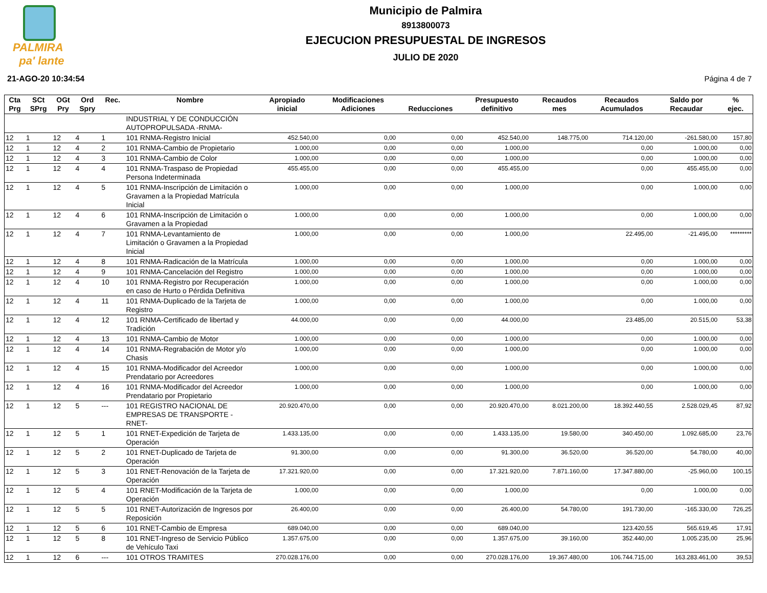PALMIRA
pa' lante
Municipio de Palmira
8913800073
EJECUCION PRESUPUESTAL DE INGRESOS
JULIO DE 2020
21-AGO-20 10:34:54 Página 4 de 7
| Cta Prg | SCt SPrg | OGt Pry | Ord Spry | Rec. | Nombre | Apropiado inicial | Modificaciones Adiciones | Reducciones | Presupuesto definitivo | Recaudos mes | Recaudos Acumulados | Saldo por Recaudar | % ejec. |
| --- | --- | --- | --- | --- | --- | --- | --- | --- | --- | --- | --- | --- | --- |
| | | | | | INDUSTRIAL Y DE CONDUCCIÓN AUTOPROPULSADA -RNMA- | | | | | | | | |
| 12 | 1 | 12 | 4 | 1 | 101 RNMA-Registro Inicial | 452.540,00 | 0,00 | 0,00 | 452.540,00 | 148.775,00 | 714.120,00 | -261.580,00 | 157,80 |
| 12 | 1 | 12 | 4 | 2 | 101 RNMA-Cambio de Propietario | 1.000,00 | 0,00 | 0,00 | 1.000,00 | | 0,00 | 1.000,00 | 0,00 |
| 12 | 1 | 12 | 4 | 3 | 101 RNMA-Cambio de Color | 1.000,00 | 0,00 | 0,00 | 1.000,00 | | 0,00 | 1.000,00 | 0,00 |
| 12 | 1 | 12 | 4 | 4 | 101 RNMA-Traspaso de Propiedad Persona Indeterminada | 455.455,00 | 0,00 | 0,00 | 455.455,00 | | 0,00 | 455.455,00 | 0,00 |
| 12 | 1 | 12 | 4 | 5 | 101 RNMA-Inscripción de Limitación o Gravamen a la Propiedad Matrícula Inicial | 1.000,00 | 0,00 | 0,00 | 1.000,00 | | 0,00 | 1.000,00 | 0,00 |
| 12 | 1 | 12 | 4 | 6 | 101 RNMA-Inscripción de Limitación o Gravamen a la Propiedad | 1.000,00 | 0,00 | 0,00 | 1.000,00 | | 0,00 | 1.000,00 | 0,00 |
| 12 | 1 | 12 | 4 | 7 | 101 RNMA-Levantamiento de Limitación o Gravamen a la Propiedad Inicial | 1.000,00 | 0,00 | 0,00 | 1.000,00 | | 22.495,00 | -21.495,00 | ********* |
| 12 | 1 | 12 | 4 | 8 | 101 RNMA-Radicación de la Matrícula | 1.000,00 | 0,00 | 0,00 | 1.000,00 | | 0,00 | 1.000,00 | 0,00 |
| 12 | 1 | 12 | 4 | 9 | 101 RNMA-Cancelación del Registro | 1.000,00 | 0,00 | 0,00 | 1.000,00 | | 0,00 | 1.000,00 | 0,00 |
| 12 | 1 | 12 | 4 | 10 | 101 RNMA-Registro por Recuperación en caso de Hurto o Pérdida Definitiva | 1.000,00 | 0,00 | 0,00 | 1.000,00 | | 0,00 | 1.000,00 | 0,00 |
| 12 | 1 | 12 | 4 | 11 | 101 RNMA-Duplicado de la Tarjeta de Registro | 1.000,00 | 0,00 | 0,00 | 1.000,00 | | 0,00 | 1.000,00 | 0,00 |
| 12 | 1 | 12 | 4 | 12 | 101 RNMA-Certificado de libertad y Tradición | 44.000,00 | 0,00 | 0,00 | 44.000,00 | | 23.485,00 | 20.515,00 | 53,38 |
| 12 | 1 | 12 | 4 | 13 | 101 RNMA-Cambio de Motor | 1.000,00 | 0,00 | 0,00 | 1.000,00 | | 0,00 | 1.000,00 | 0,00 |
| 12 | 1 | 12 | 4 | 14 | 101 RNMA-Regrabación de Motor y/o Chasis | 1.000,00 | 0,00 | 0,00 | 1.000,00 | | 0,00 | 1.000,00 | 0,00 |
| 12 | 1 | 12 | 4 | 15 | 101 RNMA-Modificador del Acreedor Prendatario por Acreedores | 1.000,00 | 0,00 | 0,00 | 1.000,00 | | 0,00 | 1.000,00 | 0,00 |
| 12 | 1 | 12 | 4 | 16 | 101 RNMA-Modificador del Acreedor Prendatario por Propietario | 1.000,00 | 0,00 | 0,00 | 1.000,00 | | 0,00 | 1.000,00 | 0,00 |
| 12 | 1 | 12 | 5 | --- | 101 REGISTRO NACIONAL DE EMPRESAS DE TRANSPORTE -RNET- | 20.920.470,00 | 0,00 | 0,00 | 20.920.470,00 | 8.021.200,00 | 18.392.440,55 | 2.528.029,45 | 87,92 |
| 12 | 1 | 12 | 5 | 1 | 101 RNET-Expedición de Tarjeta de Operación | 1.433.135,00 | 0,00 | 0,00 | 1.433.135,00 | 19.580,00 | 340.450,00 | 1.092.685,00 | 23,76 |
| 12 | 1 | 12 | 5 | 2 | 101 RNET-Duplicado de Tarjeta de Operación | 91.300,00 | 0,00 | 0,00 | 91.300,00 | 36.520,00 | 36.520,00 | 54.780,00 | 40,00 |
| 12 | 1 | 12 | 5 | 3 | 101 RNET-Renovación de la Tarjeta de Operación | 17.321.920,00 | 0,00 | 0,00 | 17.321.920,00 | 7.871.160,00 | 17.347.880,00 | -25.960,00 | 100,15 |
| 12 | 1 | 12 | 5 | 4 | 101 RNET-Modificación de la Tarjeta de Operación | 1.000,00 | 0,00 | 0,00 | 1.000,00 | | 0,00 | 1.000,00 | 0,00 |
| 12 | 1 | 12 | 5 | 5 | 101 RNET-Autorización de Ingresos por Reposición | 26.400,00 | 0,00 | 0,00 | 26.400,00 | 54.780,00 | 191.730,00 | -165.330,00 | 726,25 |
| 12 | 1 | 12 | 5 | 6 | 101 RNET-Cambio de Empresa | 689.040,00 | 0,00 | 0,00 | 689.040,00 | | 123.420,55 | 565.619,45 | 17,91 |
| 12 | 1 | 12 | 5 | 8 | 101 RNET-Ingreso de Servicio Público de Vehículo Taxi | 1.357.675,00 | 0,00 | 0,00 | 1.357.675,00 | 39.160,00 | 352.440,00 | 1.005.235,00 | 25,96 |
| 12 | 1 | 12 | 6 | --- | 101 OTROS TRAMITES | 270.028.176,00 | 0,00 | 0,00 | 270.028.176,00 | 19.367.480,00 | 106.744.715,00 | 163.283.461,00 | 39,53 |